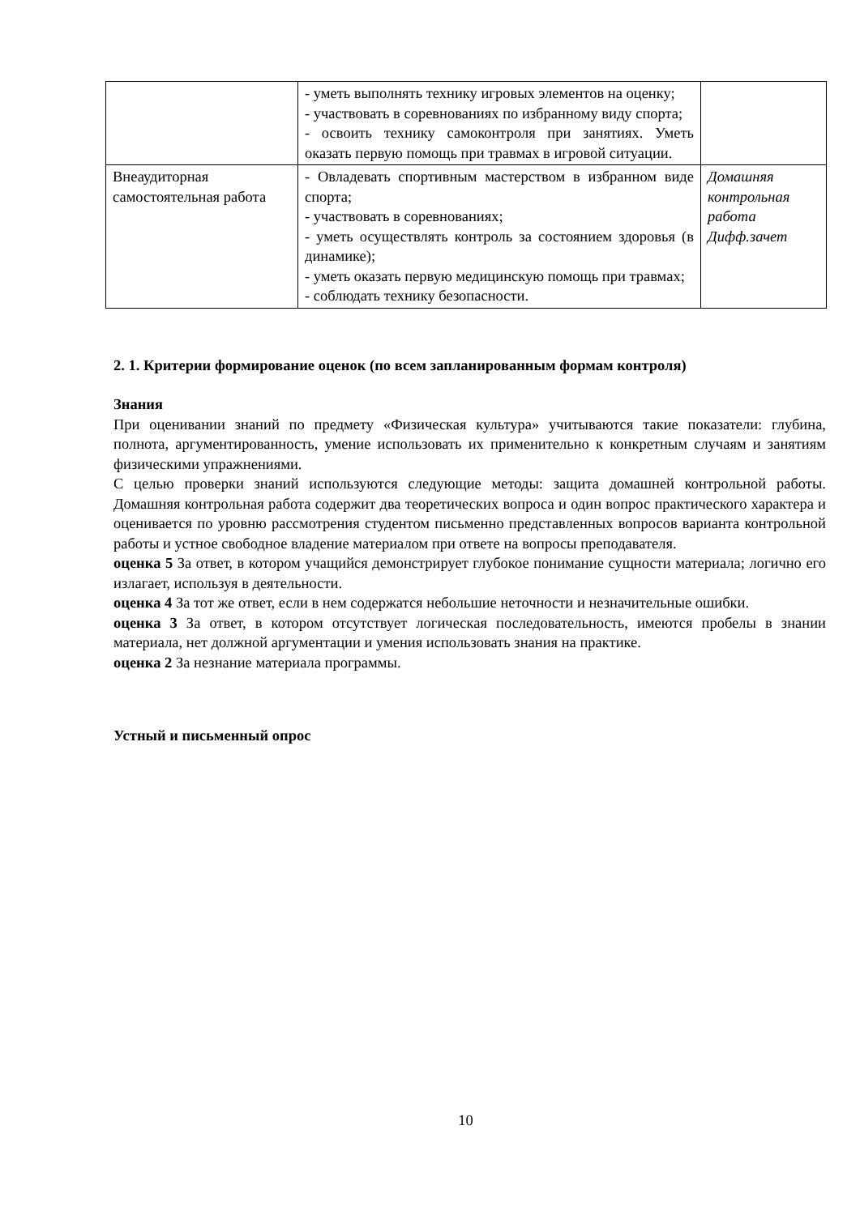| | - уметь выполнять технику игровых элементов на оценку; - участвовать в соревнованиях по избранному виду спорта; - освоить технику самоконтроля при занятиях. Уметь оказать первую помощь при травмах в игровой ситуации. | |
| Внеаудиторная самостоятельная работа | - Овладевать спортивным мастерством в избранном виде спорта; - участвовать в соревнованиях; - уметь осуществлять контроль за состоянием здоровья (в динамике); - уметь оказать первую медицинскую помощь при травмах; - соблюдать технику безопасности. | Домашняя контрольная работа Дифф.зачет |
2. 1. Критерии формирование оценок (по всем запланированным формам контроля)
Знания
При оценивании знаний по предмету «Физическая культура» учитываются такие показатели: глубина, полнота, аргументированность, умение использовать их применительно к конкретным случаям и занятиям физическими упражнениями.
С целью проверки знаний используются следующие методы: защита домашней контрольной работы. Домашняя контрольная работа содержит два теоретических вопроса и один вопрос практического характера и оценивается по уровню рассмотрения студентом письменно представленных вопросов варианта контрольной работы и устное свободное владение материалом при ответе на вопросы преподавателя.
оценка 5 За ответ, в котором учащийся демонстрирует глубокое понимание сущности материала; логично его излагает, используя в деятельности.
оценка 4 За тот же ответ, если в нем содержатся небольшие неточности и незначительные ошибки.
оценка 3 За ответ, в котором отсутствует логическая последовательность, имеются пробелы в знании материала, нет должной аргументации и умения использовать знания на практике.
оценка 2 За незнание материала программы.
Устный и письменный опрос
10